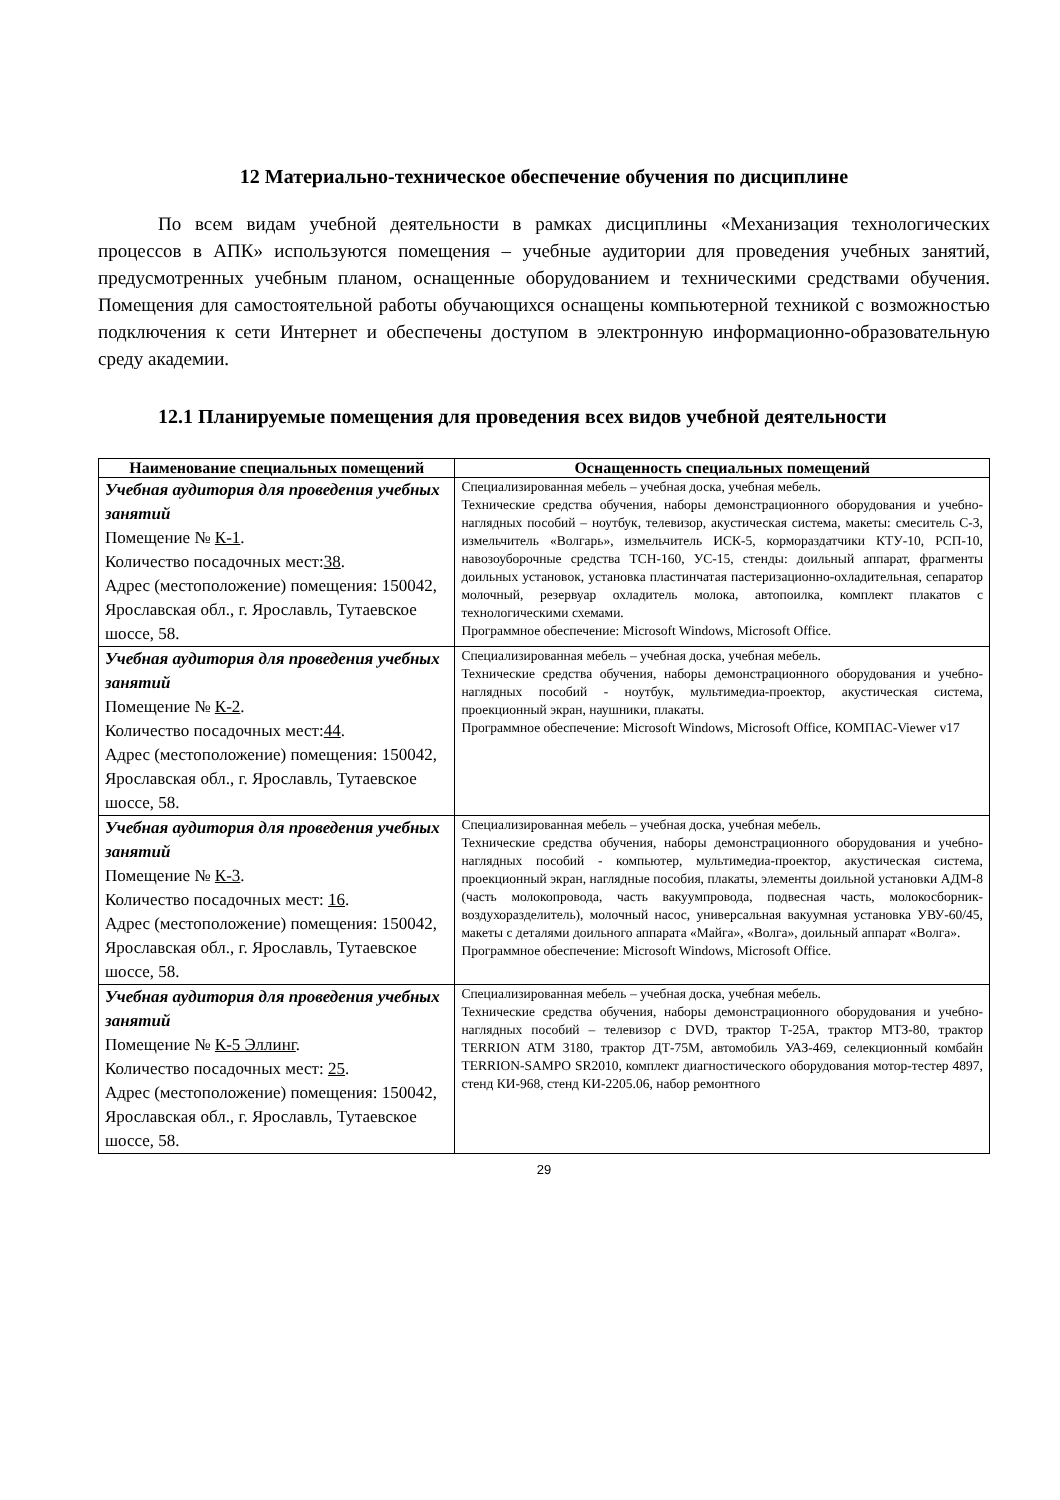12 Материально-техническое обеспечение обучения по дисциплине
По всем видам учебной деятельности в рамках дисциплины «Механизация технологических процессов в АПК» используются помещения – учебные аудитории для проведения учебных занятий, предусмотренных учебным планом, оснащенные оборудованием и техническими средствами обучения. Помещения для самостоятельной работы обучающихся оснащены компьютерной техникой с возможностью подключения к сети Интернет и обеспечены доступом в электронную информационно-образовательную среду академии.
12.1 Планируемые помещения для проведения всех видов учебной деятельности
| Наименование специальных помещений | Оснащенность специальных помещений |
| --- | --- |
| Учебная аудитория для проведения учебных занятий Помещение № К-1 . Количество посадочных мест: 38 . Адрес (местоположение) помещения: 150042, Ярославская обл., г. Ярославль, Тутаевское шоссе, 58. | Специализированная мебель – учебная доска, учебная мебель. Технические средства обучения, наборы демонстрационного оборудования и учебно-наглядных пособий – ноутбук, телевизор, акустическая система, макеты: смеситель С-3, измельчитель «Волгарь», измельчитель ИСК-5, кормораздатчики КТУ-10, РСП-10, навозоуборочные средства ТСН-160, УС-15, стенды: доильный аппарат, фрагменты доильных установок, установка пластинчатая пастеризационно-охладительная, сепаратор молочный, резервуар охладитель молока, автопоилка, комплект плакатов с технологическими схемами. Программное обеспечение: Microsoft Windows, Microsoft Office. |
| Учебная аудитория для проведения учебных занятий Помещение № К-2 . Количество посадочных мест: 44 . Адрес (местоположение) помещения: 150042, Ярославская обл., г. Ярославль, Тутаевское шоссе, 58. | Специализированная мебель – учебная доска, учебная мебель. Технические средства обучения, наборы демонстрационного оборудования и учебно-наглядных пособий - ноутбук, мультимедиа-проектор, акустическая система, проекционный экран, наушники, плакаты. Программное обеспечение: Microsoft Windows, Microsoft Office, КОМПАС-Viewer v17 |
| Учебная аудитория для проведения учебных занятий Помещение № К-3 . Количество посадочных мест: 16 . Адрес (местоположение) помещения: 150042, Ярославская обл., г. Ярославль, Тутаевское шоссе, 58. | Специализированная мебель – учебная доска, учебная мебель. Технические средства обучения, наборы демонстрационного оборудования и учебно-наглядных пособий - компьютер, мультимедиа-проектор, акустическая система, проекционный экран, наглядные пособия, плакаты, элементы доильной установки АДМ-8 (часть молокопровода, часть вакуумпровода, подвесная часть, молокосборник-воздухоразделитель), молочный насос, универсальная вакуумная установка УВУ-60/45, макеты с деталями доильного аппарата «Майга», «Волга», доильный аппарат «Волга». Программное обеспечение: Microsoft Windows, Microsoft Office. |
| Учебная аудитория для проведения учебных занятий Помещение № К-5 Эллинг . Количество посадочных мест: 25 . Адрес (местоположение) помещения: 150042, Ярославская обл., г. Ярославль, Тутаевское шоссе, 58. | Специализированная мебель – учебная доска, учебная мебель. Технические средства обучения, наборы демонстрационного оборудования и учебно-наглядных пособий – телевизор с DVD, трактор Т-25А, трактор МТЗ-80, трактор TERRION ATM 3180, трактор ДТ-75М, автомобиль УАЗ-469, селекционный комбайн TERRION-SAMPO SR2010, комплект диагностического оборудования мотор-тестер 4897, стенд КИ-968, стенд КИ-2205.06, набор ремонтного |
29